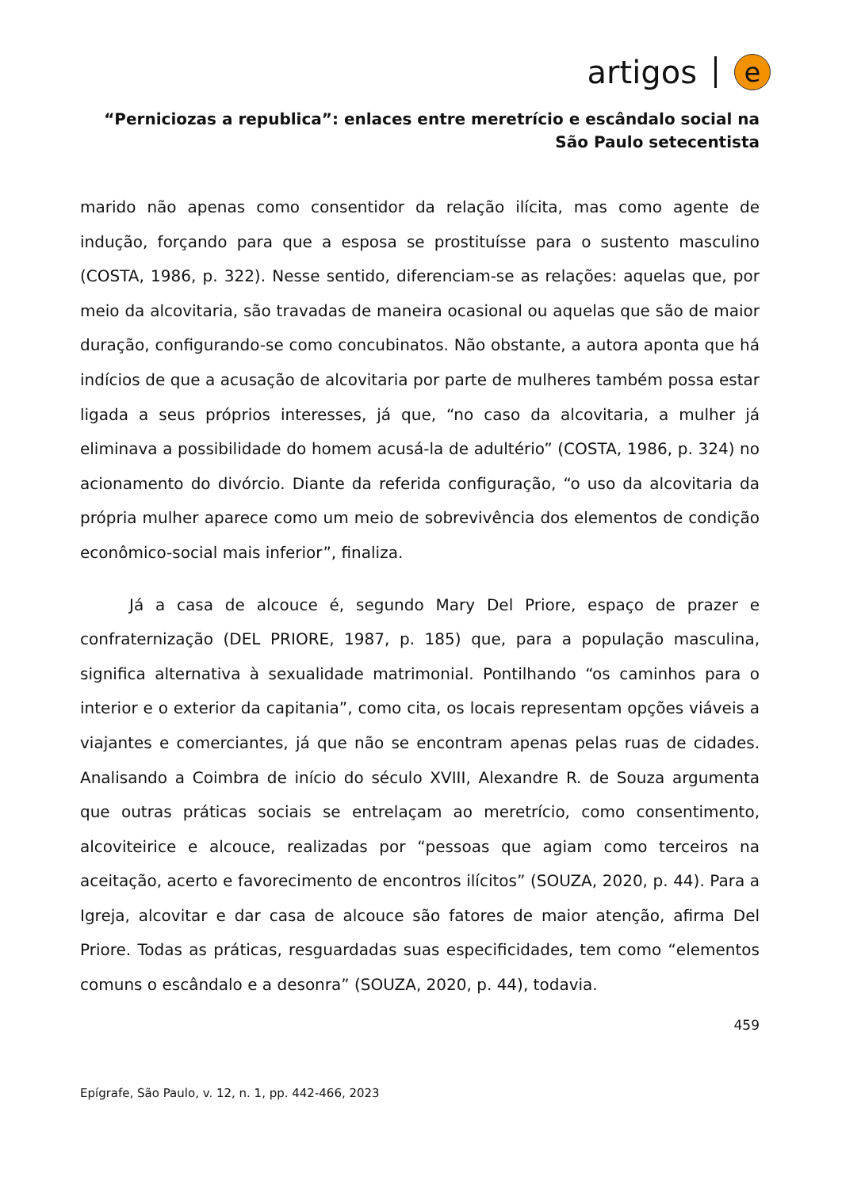artigos e
“Perniciozas a republica”: enlaces entre meretrício e escândalo social na São Paulo setecentista
marido não apenas como consentidor da relação ilícita, mas como agente de indução, forçando para que a esposa se prostituísse para o sustento masculino (COSTA, 1986, p. 322). Nesse sentido, diferenciam-se as relações: aquelas que, por meio da alcovitaria, são travadas de maneira ocasional ou aquelas que são de maior duração, configurando-se como concubinatos. Não obstante, a autora aponta que há indícios de que a acusação de alcovitaria por parte de mulheres também possa estar ligada a seus próprios interesses, já que, “no caso da alcovitaria, a mulher já eliminava a possibilidade do homem acusá-la de adultério” (COSTA, 1986, p. 324) no acionamento do divórcio. Diante da referida configuração, “o uso da alcovitaria da própria mulher aparece como um meio de sobrevivência dos elementos de condição econômico-social mais inferior”, finaliza.
Já a casa de alcouce é, segundo Mary Del Priore, espaço de prazer e confraternização (DEL PRIORE, 1987, p. 185) que, para a população masculina, significa alternativa à sexualidade matrimonial. Pontilhando “os caminhos para o interior e o exterior da capitania”, como cita, os locais representam opções viáveis a viajantes e comerciantes, já que não se encontram apenas pelas ruas de cidades. Analisando a Coimbra de início do século XVIII, Alexandre R. de Souza argumenta que outras práticas sociais se entrelaçam ao meretrício, como consentimento, alcoviteirice e alcouce, realizadas por “pessoas que agiam como terceiros na aceitação, acerto e favorecimento de encontros ilícitos” (SOUZA, 2020, p. 44). Para a Igreja, alcovitar e dar casa de alcouce são fatores de maior atenção, afirma Del Priore. Todas as práticas, resguardadas suas especificidades, tem como “elementos comuns o escândalo e a desonra” (SOUZA, 2020, p. 44), todavia.
459
Epígrafe, São Paulo, v. 12, n. 1, pp. 442-466, 2023